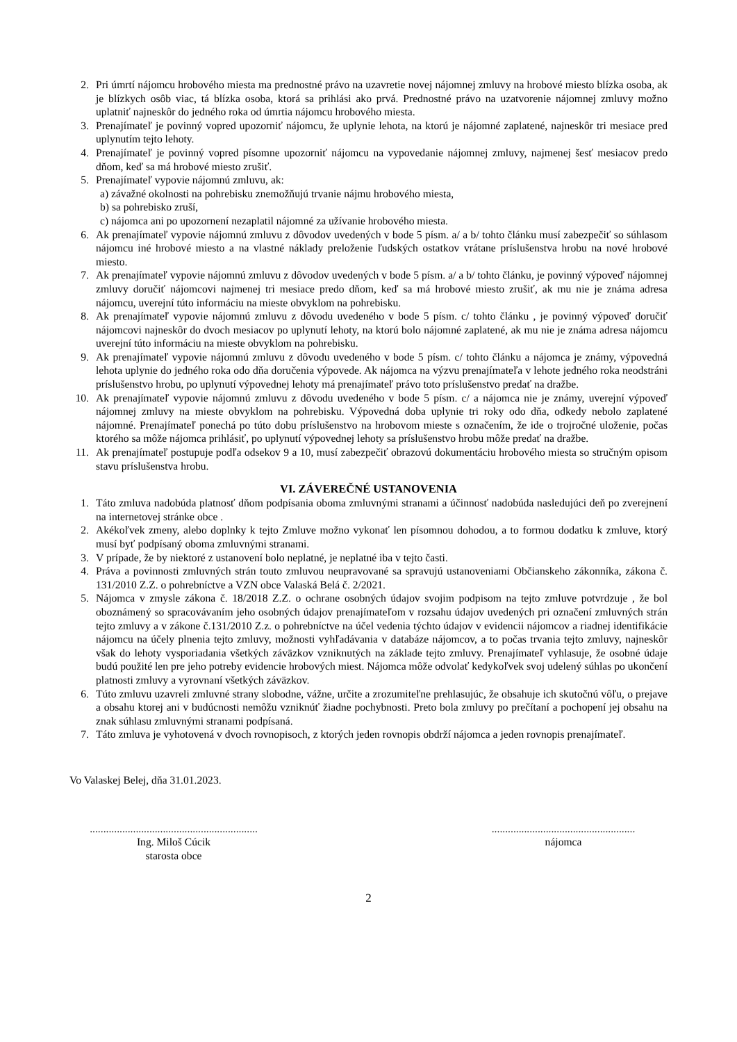2. Pri úmrtí nájomcu hrobového miesta ma prednostné právo na uzavretie novej nájomnej zmluvy na hrobové miesto blízka osoba, ak je blízkych osôb viac, tá blízka osoba, ktorá sa prihlási ako prvá. Prednostné právo na uzatvorenie nájomnej zmluvy možno uplatniť najneskôr do jedného roka od úmrtia nájomcu hrobového miesta.
3. Prenajímateľ je povinný vopred upozorniť nájomcu, že uplynie lehota, na ktorú je nájomné zaplatené, najneskôr tri mesiace pred uplynutím tejto lehoty.
4. Prenajímateľ je povinný vopred písomne upozorniť nájomcu na vypovedanie nájomnej zmluvy, najmenej šesť mesiacov predo dňom, keď sa má hrobové miesto zrušiť.
5. Prenajímateľ vypovie nájomnú zmluvu, ak:
a) závažné okolnosti na pohrebisku znemožňujú trvanie nájmu hrobového miesta,
b) sa pohrebisko zruší,
c) nájomca ani po upozornení nezaplatil nájomné za užívanie hrobového miesta.
6. Ak prenajímateľ vypovie nájomnú zmluvu z dôvodov uvedených v bode 5 písm. a/ a b/ tohto článku musí zabezpečiť so súhlasom nájomcu iné hrobové miesto a na vlastné náklady preloženie ľudských ostatkov vrátane príslušenstva hrobu na nové hrobové miesto.
7. Ak prenajímateľ vypovie nájomnú zmluvu z dôvodov uvedených v bode 5 písm. a/ a b/ tohto článku, je povinný výpoveď nájomnej zmluvy doručiť nájomcovi najmenej tri mesiace predo dňom, keď sa má hrobové miesto zrušiť, ak mu nie je známa adresa nájomcu, uverejní túto informáciu na mieste obvyklom na pohrebisku.
8. Ak prenajímateľ vypovie nájomnú zmluvu z dôvodu uvedeného v bode 5 písm. c/ tohto článku , je povinný výpoveď doručiť nájomcovi najneskôr do dvoch mesiacov po uplynutí lehoty, na ktorú bolo nájomné zaplatené, ak mu nie je známa adresa nájomcu uverejní túto informáciu na mieste obvyklom na pohrebisku.
9. Ak prenajímateľ vypovie nájomnú zmluvu z dôvodu uvedeného v bode 5 písm. c/ tohto článku a nájomca je známy, výpovedná lehota uplynie do jedného roka odo dňa doručenia výpovede. Ak nájomca na výzvu prenajímateľa v lehote jedného roka neodstráni príslušenstvo hrobu, po uplynutí výpovednej lehoty má prenajímateľ právo toto príslušenstvo predať na dražbe.
10. Ak prenajímateľ vypovie nájomnú zmluvu z dôvodu uvedeného v bode 5 písm. c/ a nájomca nie je známy, uverejní výpoveď nájomnej zmluvy na mieste obvyklom na pohrebisku. Výpovedná doba uplynie tri roky odo dňa, odkedy nebolo zaplatené nájomné. Prenajímateľ ponechá po túto dobu príslušenstvo na hrobovom mieste s označením, že ide o trojročné uloženie, počas ktorého sa môže nájomca prihlásiť, po uplynutí výpovednej lehoty sa príslušenstvo hrobu môže predať na dražbe.
11. Ak prenajímateľ postupuje podľa odsekov 9 a 10, musí zabezpečiť obrazovú dokumentáciu hrobového miesta so stručným opisom stavu príslušenstva hrobu.
VI. ZÁVEREČNÉ USTANOVENIA
1. Táto zmluva nadobúda platnosť dňom podpísania oboma zmluvnými stranami a účinnosť nadobúda nasledujúci deň po zverejnení na internetovej stránke obce .
2. Akékoľvek zmeny, alebo doplnky k tejto Zmluve možno vykonať len písomnou dohodou, a to formou dodatku k zmluve, ktorý musí byť podpísaný oboma zmluvnými stranami.
3. V prípade, že by niektoré z ustanovení bolo neplatné, je neplatné iba v tejto časti.
4. Práva a povinnosti zmluvných strán touto zmluvou neupravované sa spravujú ustanoveniami Občianskeho zákonníka, zákona č. 131/2010 Z.Z. o pohrebníctve a VZN obce Valaská Belá č. 2/2021.
5. Nájomca v zmysle zákona č. 18/2018 Z.Z. o ochrane osobných údajov svojim podpisom na tejto zmluve potvrdzuje , že bol oboznámený so spracovávaním jeho osobných údajov prenajímateľom v rozsahu údajov uvedených pri označení zmluvných strán tejto zmluvy a v zákone č.131/2010 Z.z. o pohrebníctve na účel vedenia týchto údajov v evidencii nájomcov a riadnej identifikácie nájomcu na účely plnenia tejto zmluvy, možnosti vyhľadávania v databáze nájomcov, a to počas trvania tejto zmluvy, najneskôr však do lehoty vysporiadania všetkých záväzkov vzniknutých na základe tejto zmluvy. Prenajímateľ vyhlasuje, že osobné údaje budú použité len pre jeho potreby evidencie hrobových miest. Nájomca môže odvolať kedykoľvek svoj udelený súhlas po ukončení platnosti zmluvy a vyrovnaní všetkých záväzkov.
6. Túto zmluvu uzavreli zmluvné strany slobodne, vážne, určite a zrozumiteľne prehlasujúc, že obsahuje ich skutočnú vôľu, o prejave a obsahu ktorej ani v budúcnosti nemôžu vzniknúť žiadne pochybnosti. Preto bola zmluvy po prečítaní a pochopení jej obsahu na znak súhlasu zmluvnými stranami podpísaná.
7. Táto zmluva je vyhotovená v dvoch rovnopisoch, z ktorých jeden rovnopis obdrží nájomca a jeden rovnopis prenajímateľ.
Vo Valaskej Belej, dňa 31.01.2023.
..............................................................
Ing. Miloš Cúcik
starosta obce
.....................................................
nájomca
2